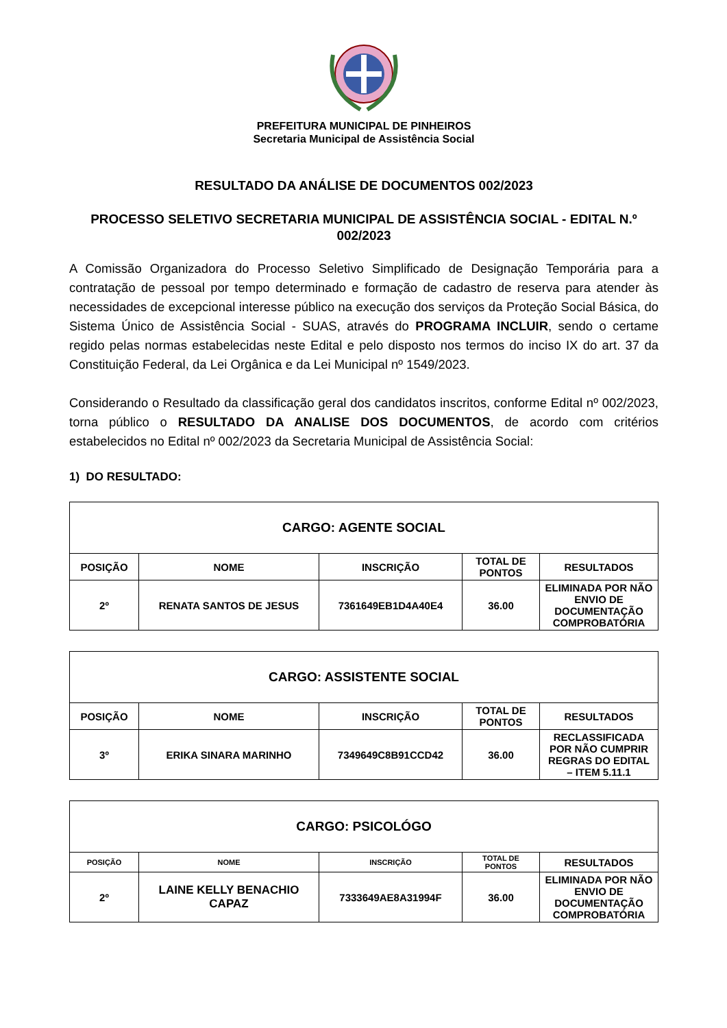PREFEITURA MUNICIPAL DE PINHEIROS
Secretaria Municipal de Assistência Social
RESULTADO DA ANÁLISE DE DOCUMENTOS 002/2023
PROCESSO SELETIVO SECRETARIA MUNICIPAL DE ASSISTÊNCIA SOCIAL - EDITAL N.º 002/2023
A Comissão Organizadora do Processo Seletivo Simplificado de Designação Temporária para a contratação de pessoal por tempo determinado e formação de cadastro de reserva para atender às necessidades de excepcional interesse público na execução dos serviços da Proteção Social Básica, do Sistema Único de Assistência Social - SUAS, através do PROGRAMA INCLUIR, sendo o certame regido pelas normas estabelecidas neste Edital e pelo disposto nos termos do inciso IX do art. 37 da Constituição Federal, da Lei Orgânica e da Lei Municipal nº 1549/2023.
Considerando o Resultado da classificação geral dos candidatos inscritos, conforme Edital nº 002/2023, torna público o RESULTADO DA ANALISE DOS DOCUMENTOS, de acordo com critérios estabelecidos no Edital nº 002/2023 da Secretaria Municipal de Assistência Social:
1) DO RESULTADO:
| CARGO: AGENTE SOCIAL | | | | |
| --- | --- | --- | --- | --- |
| POSIÇÃO | NOME | INSCRIÇÃO | TOTAL DE PONTOS | RESULTADOS |
| 2º | RENATA SANTOS DE JESUS | 7361649EB1D4A40E4 | 36.00 | ELIMINADA POR NÃO ENVIO DE DOCUMENTAÇÃO COMPROBATÓRIA |
| CARGO: ASSISTENTE SOCIAL | | | | |
| --- | --- | --- | --- | --- |
| POSIÇÃO | NOME | INSCRIÇÃO | TOTAL DE PONTOS | RESULTADOS |
| 3º | ERIKA SINARA MARINHO | 7349649C8B91CCD42 | 36.00 | RECLASSIFICADA POR NÃO CUMPRIR REGRAS DO EDITAL – ITEM 5.11.1 |
| CARGO: PSICOLÓGO | | | | |
| --- | --- | --- | --- | --- |
| POSIÇÃO | NOME | INSCRIÇÃO | TOTAL DE PONTOS | RESULTADOS |
| 2º | LAINE KELLY BENACHIO CAPAZ | 7333649AE8A31994F | 36.00 | ELIMINADA POR NÃO ENVIO DE DOCUMENTAÇÃO COMPROBATÓRIA |